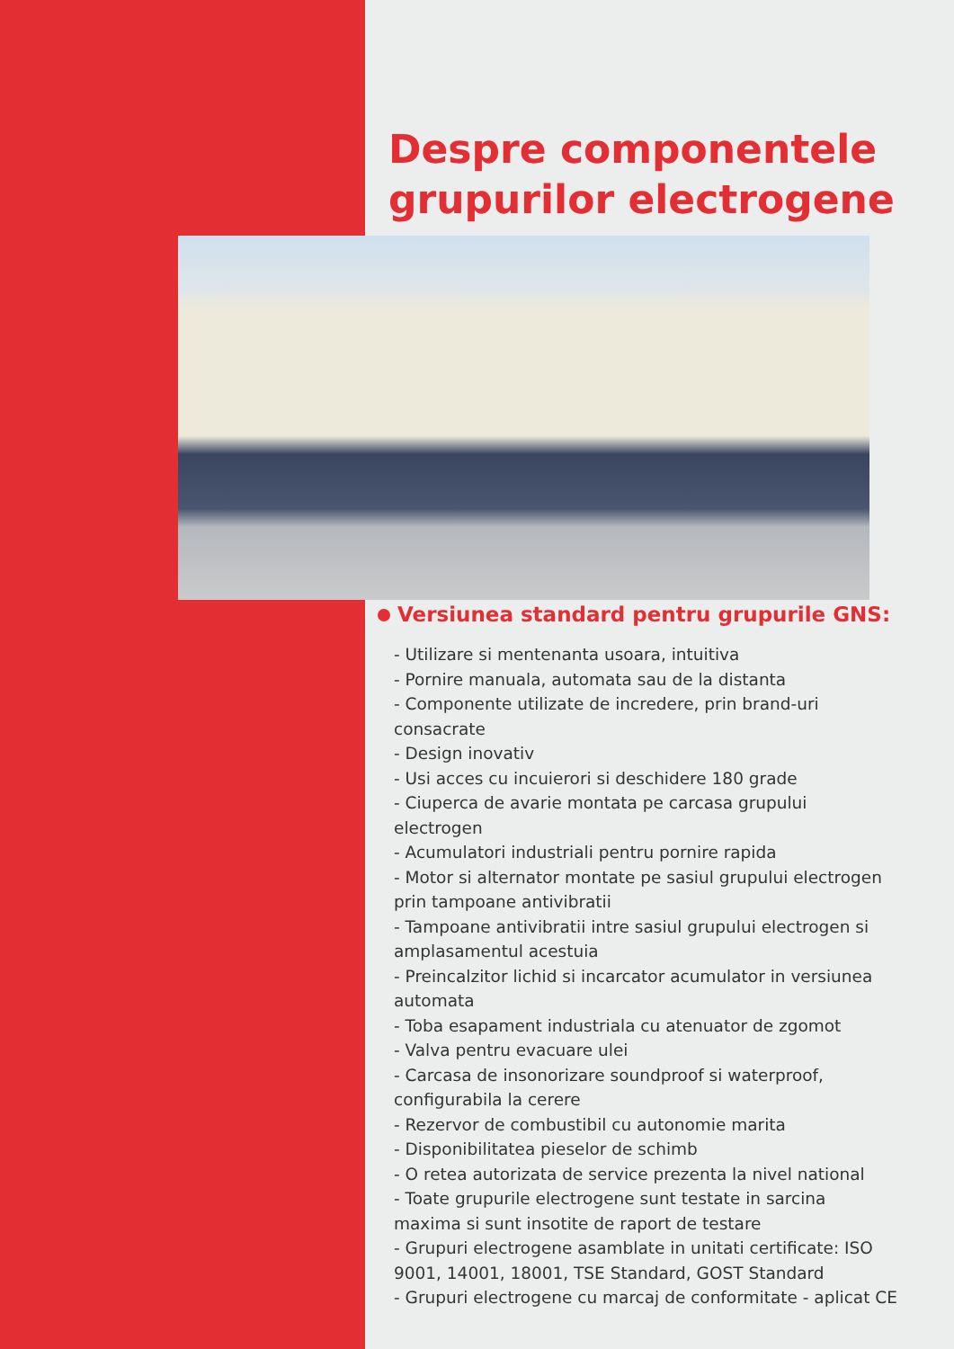Despre componentele
grupurilor electrogene
Versiunea standard pentru grupurile GNS:
- Utilizare si mentenanta usoara, intuitiva
- Pornire manuala, automata sau de la distanta
- Componente utilizate de incredere, prin brand-uri consacrate
- Design inovativ
- Usi acces cu incuierori si deschidere 180 grade
- Ciuperca de avarie montata pe carcasa grupului electrogen
- Acumulatori industriali pentru pornire rapida
- Motor si alternator montate pe sasiul grupului electrogen prin tampoane antivibratii
- Tampoane antivibratii intre sasiul grupului electrogen si amplasamentul acestuia
- Preincalzitor lichid si incarcator acumulator in versiunea automata
- Toba esapament industriala cu atenuator de zgomot
- Valva pentru evacuare ulei
- Carcasa de insonorizare soundproof si waterproof, configurabila la cerere
- Rezervor de combustibil cu autonomie marita
- Disponibilitatea pieselor de schimb
- O retea autorizata de service prezenta la nivel national
- Toate grupurile electrogene sunt testate in sarcina maxima si sunt insotite de raport de testare
- Grupuri electrogene asamblate in unitati certificate: ISO 9001, 14001, 18001, TSE Standard, GOST Standard
- Grupuri electrogene cu marcaj de conformitate - aplicat CE